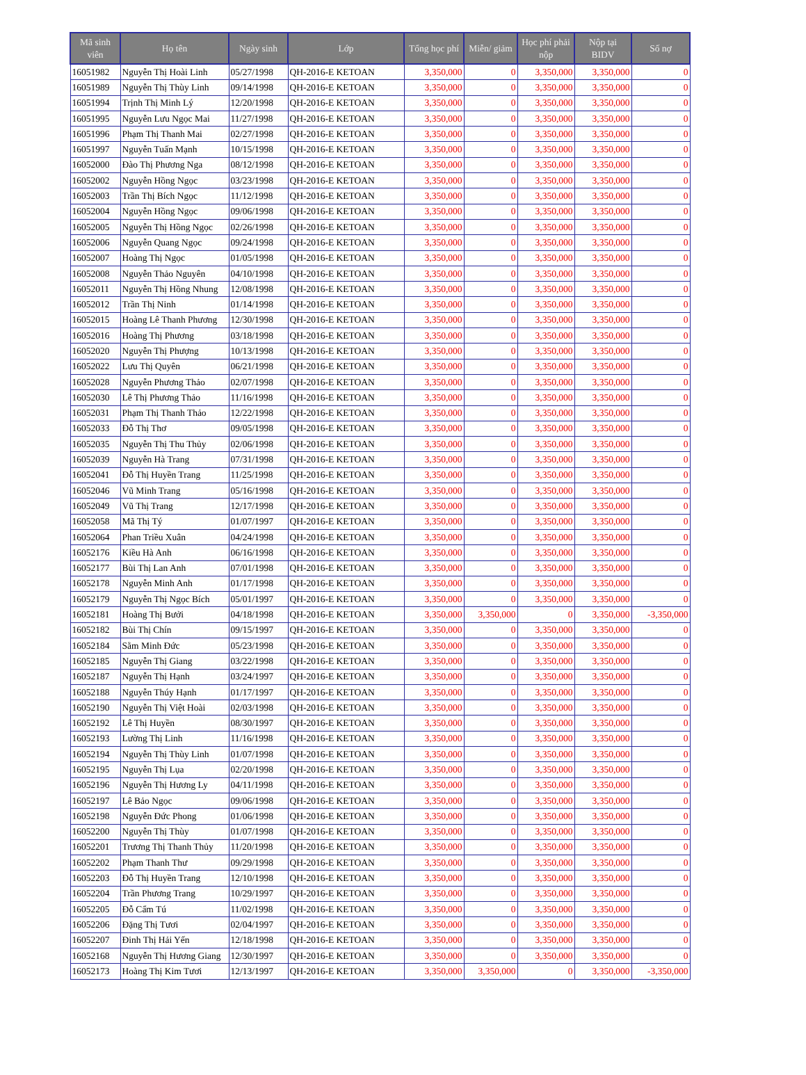| Mã sinh viên | Họ tên | Ngày sinh | Lớp | Tổng học phí | Miễn/ giảm | Học phí phải nộp | Nộp tại BIDV | Số nợ |
| --- | --- | --- | --- | --- | --- | --- | --- | --- |
| 16051982 | Nguyễn Thị Hoài Linh | 05/27/1998 | QH-2016-E KETOAN | 3,350,000 | 0 | 3,350,000 | 3,350,000 | 0 |
| 16051989 | Nguyễn Thị Thùy Linh | 09/14/1998 | QH-2016-E KETOAN | 3,350,000 | 0 | 3,350,000 | 3,350,000 | 0 |
| 16051994 | Trịnh Thị Minh Lý | 12/20/1998 | QH-2016-E KETOAN | 3,350,000 | 0 | 3,350,000 | 3,350,000 | 0 |
| 16051995 | Nguyễn Lưu Ngọc Mai | 11/27/1998 | QH-2016-E KETOAN | 3,350,000 | 0 | 3,350,000 | 3,350,000 | 0 |
| 16051996 | Phạm Thị Thanh Mai | 02/27/1998 | QH-2016-E KETOAN | 3,350,000 | 0 | 3,350,000 | 3,350,000 | 0 |
| 16051997 | Nguyễn Tuấn Mạnh | 10/15/1998 | QH-2016-E KETOAN | 3,350,000 | 0 | 3,350,000 | 3,350,000 | 0 |
| 16052000 | Đào Thị Phương Nga | 08/12/1998 | QH-2016-E KETOAN | 3,350,000 | 0 | 3,350,000 | 3,350,000 | 0 |
| 16052002 | Nguyễn Hồng Ngọc | 03/23/1998 | QH-2016-E KETOAN | 3,350,000 | 0 | 3,350,000 | 3,350,000 | 0 |
| 16052003 | Trần Thị Bích Ngọc | 11/12/1998 | QH-2016-E KETOAN | 3,350,000 | 0 | 3,350,000 | 3,350,000 | 0 |
| 16052004 | Nguyễn Hồng Ngọc | 09/06/1998 | QH-2016-E KETOAN | 3,350,000 | 0 | 3,350,000 | 3,350,000 | 0 |
| 16052005 | Nguyễn Thị Hồng Ngọc | 02/26/1998 | QH-2016-E KETOAN | 3,350,000 | 0 | 3,350,000 | 3,350,000 | 0 |
| 16052006 | Nguyễn Quang Ngọc | 09/24/1998 | QH-2016-E KETOAN | 3,350,000 | 0 | 3,350,000 | 3,350,000 | 0 |
| 16052007 | Hoàng Thị Ngọc | 01/05/1998 | QH-2016-E KETOAN | 3,350,000 | 0 | 3,350,000 | 3,350,000 | 0 |
| 16052008 | Nguyễn Thảo Nguyên | 04/10/1998 | QH-2016-E KETOAN | 3,350,000 | 0 | 3,350,000 | 3,350,000 | 0 |
| 16052011 | Nguyễn Thị Hồng Nhung | 12/08/1998 | QH-2016-E KETOAN | 3,350,000 | 0 | 3,350,000 | 3,350,000 | 0 |
| 16052012 | Trần Thị Ninh | 01/14/1998 | QH-2016-E KETOAN | 3,350,000 | 0 | 3,350,000 | 3,350,000 | 0 |
| 16052015 | Hoàng Lê Thanh Phương | 12/30/1998 | QH-2016-E KETOAN | 3,350,000 | 0 | 3,350,000 | 3,350,000 | 0 |
| 16052016 | Hoàng Thị Phương | 03/18/1998 | QH-2016-E KETOAN | 3,350,000 | 0 | 3,350,000 | 3,350,000 | 0 |
| 16052020 | Nguyễn Thị Phượng | 10/13/1998 | QH-2016-E KETOAN | 3,350,000 | 0 | 3,350,000 | 3,350,000 | 0 |
| 16052022 | Lưu Thị Quyên | 06/21/1998 | QH-2016-E KETOAN | 3,350,000 | 0 | 3,350,000 | 3,350,000 | 0 |
| 16052028 | Nguyễn Phương Thảo | 02/07/1998 | QH-2016-E KETOAN | 3,350,000 | 0 | 3,350,000 | 3,350,000 | 0 |
| 16052030 | Lê Thị Phương Thảo | 11/16/1998 | QH-2016-E KETOAN | 3,350,000 | 0 | 3,350,000 | 3,350,000 | 0 |
| 16052031 | Phạm Thị Thanh Thảo | 12/22/1998 | QH-2016-E KETOAN | 3,350,000 | 0 | 3,350,000 | 3,350,000 | 0 |
| 16052033 | Đỗ Thị Thơ | 09/05/1998 | QH-2016-E KETOAN | 3,350,000 | 0 | 3,350,000 | 3,350,000 | 0 |
| 16052035 | Nguyễn Thị Thu Thủy | 02/06/1998 | QH-2016-E KETOAN | 3,350,000 | 0 | 3,350,000 | 3,350,000 | 0 |
| 16052039 | Nguyễn Hà Trang | 07/31/1998 | QH-2016-E KETOAN | 3,350,000 | 0 | 3,350,000 | 3,350,000 | 0 |
| 16052041 | Đỗ Thị Huyền Trang | 11/25/1998 | QH-2016-E KETOAN | 3,350,000 | 0 | 3,350,000 | 3,350,000 | 0 |
| 16052046 | Vũ Minh Trang | 05/16/1998 | QH-2016-E KETOAN | 3,350,000 | 0 | 3,350,000 | 3,350,000 | 0 |
| 16052049 | Vũ Thị Trang | 12/17/1998 | QH-2016-E KETOAN | 3,350,000 | 0 | 3,350,000 | 3,350,000 | 0 |
| 16052058 | Mã Thị Tý | 01/07/1997 | QH-2016-E KETOAN | 3,350,000 | 0 | 3,350,000 | 3,350,000 | 0 |
| 16052064 | Phan Triều Xuân | 04/24/1998 | QH-2016-E KETOAN | 3,350,000 | 0 | 3,350,000 | 3,350,000 | 0 |
| 16052176 | Kiều Hà Anh | 06/16/1998 | QH-2016-E KETOAN | 3,350,000 | 0 | 3,350,000 | 3,350,000 | 0 |
| 16052177 | Bùi Thị Lan Anh | 07/01/1998 | QH-2016-E KETOAN | 3,350,000 | 0 | 3,350,000 | 3,350,000 | 0 |
| 16052178 | Nguyễn Minh Anh | 01/17/1998 | QH-2016-E KETOAN | 3,350,000 | 0 | 3,350,000 | 3,350,000 | 0 |
| 16052179 | Nguyễn Thị Ngọc Bích | 05/01/1997 | QH-2016-E KETOAN | 3,350,000 | 0 | 3,350,000 | 3,350,000 | 0 |
| 16052181 | Hoàng Thị Bưởi | 04/18/1998 | QH-2016-E KETOAN | 3,350,000 | 3,350,000 | 0 | 3,350,000 | -3,350,000 |
| 16052182 | Bùi Thị Chín | 09/15/1997 | QH-2016-E KETOAN | 3,350,000 | 0 | 3,350,000 | 3,350,000 | 0 |
| 16052184 | Sằm Minh Đức | 05/23/1998 | QH-2016-E KETOAN | 3,350,000 | 0 | 3,350,000 | 3,350,000 | 0 |
| 16052185 | Nguyễn Thị Giang | 03/22/1998 | QH-2016-E KETOAN | 3,350,000 | 0 | 3,350,000 | 3,350,000 | 0 |
| 16052187 | Nguyễn Thị Hạnh | 03/24/1997 | QH-2016-E KETOAN | 3,350,000 | 0 | 3,350,000 | 3,350,000 | 0 |
| 16052188 | Nguyễn Thúy Hạnh | 01/17/1997 | QH-2016-E KETOAN | 3,350,000 | 0 | 3,350,000 | 3,350,000 | 0 |
| 16052190 | Nguyễn Thị Việt Hoài | 02/03/1998 | QH-2016-E KETOAN | 3,350,000 | 0 | 3,350,000 | 3,350,000 | 0 |
| 16052192 | Lê Thị Huyền | 08/30/1997 | QH-2016-E KETOAN | 3,350,000 | 0 | 3,350,000 | 3,350,000 | 0 |
| 16052193 | Lường Thị Linh | 11/16/1998 | QH-2016-E KETOAN | 3,350,000 | 0 | 3,350,000 | 3,350,000 | 0 |
| 16052194 | Nguyễn Thị Thùy Linh | 01/07/1998 | QH-2016-E KETOAN | 3,350,000 | 0 | 3,350,000 | 3,350,000 | 0 |
| 16052195 | Nguyễn Thị Lụa | 02/20/1998 | QH-2016-E KETOAN | 3,350,000 | 0 | 3,350,000 | 3,350,000 | 0 |
| 16052196 | Nguyễn Thị Hương Ly | 04/11/1998 | QH-2016-E KETOAN | 3,350,000 | 0 | 3,350,000 | 3,350,000 | 0 |
| 16052197 | Lê Bảo Ngọc | 09/06/1998 | QH-2016-E KETOAN | 3,350,000 | 0 | 3,350,000 | 3,350,000 | 0 |
| 16052198 | Nguyễn Đức Phong | 01/06/1998 | QH-2016-E KETOAN | 3,350,000 | 0 | 3,350,000 | 3,350,000 | 0 |
| 16052200 | Nguyễn Thị Thùy | 01/07/1998 | QH-2016-E KETOAN | 3,350,000 | 0 | 3,350,000 | 3,350,000 | 0 |
| 16052201 | Trương Thị Thanh Thủy | 11/20/1998 | QH-2016-E KETOAN | 3,350,000 | 0 | 3,350,000 | 3,350,000 | 0 |
| 16052202 | Phạm Thanh Thư | 09/29/1998 | QH-2016-E KETOAN | 3,350,000 | 0 | 3,350,000 | 3,350,000 | 0 |
| 16052203 | Đỗ Thị Huyền Trang | 12/10/1998 | QH-2016-E KETOAN | 3,350,000 | 0 | 3,350,000 | 3,350,000 | 0 |
| 16052204 | Trần Phương Trang | 10/29/1997 | QH-2016-E KETOAN | 3,350,000 | 0 | 3,350,000 | 3,350,000 | 0 |
| 16052205 | Đỗ Cẩm Tú | 11/02/1998 | QH-2016-E KETOAN | 3,350,000 | 0 | 3,350,000 | 3,350,000 | 0 |
| 16052206 | Đặng Thị Tươi | 02/04/1997 | QH-2016-E KETOAN | 3,350,000 | 0 | 3,350,000 | 3,350,000 | 0 |
| 16052207 | Đinh Thị Hải Yến | 12/18/1998 | QH-2016-E KETOAN | 3,350,000 | 0 | 3,350,000 | 3,350,000 | 0 |
| 16052168 | Nguyễn Thị Hương Giang | 12/30/1997 | QH-2016-E KETOAN | 3,350,000 | 0 | 3,350,000 | 3,350,000 | 0 |
| 16052173 | Hoàng Thị Kim Tươi | 12/13/1997 | QH-2016-E KETOAN | 3,350,000 | 3,350,000 | 0 | 3,350,000 | -3,350,000 |